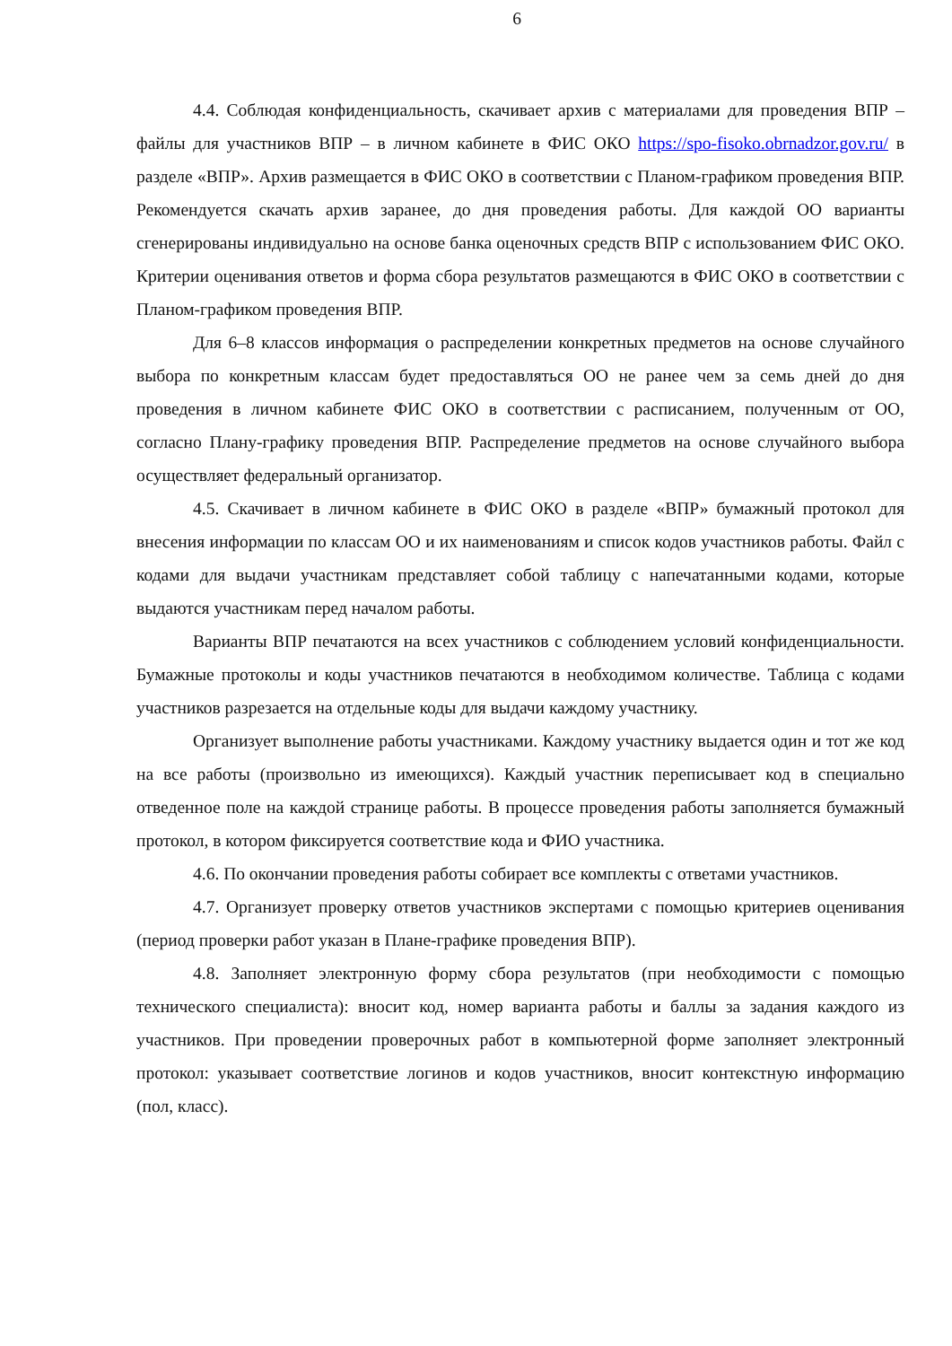6
4.4. Соблюдая конфиденциальность, скачивает архив с материалами для проведения ВПР – файлы для участников ВПР – в личном кабинете в ФИС ОКО https://spo-fisoko.obrnadzor.gov.ru/ в разделе «ВПР». Архив размещается в ФИС ОКО в соответствии с Планом-графиком проведения ВПР. Рекомендуется скачать архив заранее, до дня проведения работы. Для каждой ОО варианты сгенерированы индивидуально на основе банка оценочных средств ВПР с использованием ФИС ОКО. Критерии оценивания ответов и форма сбора результатов размещаются в ФИС ОКО в соответствии с Планом-графиком проведения ВПР.
Для 6–8 классов информация о распределении конкретных предметов на основе случайного выбора по конкретным классам будет предоставляться ОО не ранее чем за семь дней до дня проведения в личном кабинете ФИС ОКО в соответствии с расписанием, полученным от ОО, согласно Плану-графику проведения ВПР. Распределение предметов на основе случайного выбора осуществляет федеральный организатор.
4.5. Скачивает в личном кабинете в ФИС ОКО в разделе «ВПР» бумажный протокол для внесения информации по классам ОО и их наименованиям и список кодов участников работы. Файл с кодами для выдачи участникам представляет собой таблицу с напечатанными кодами, которые выдаются участникам перед началом работы.
Варианты ВПР печатаются на всех участников с соблюдением условий конфиденциальности. Бумажные протоколы и коды участников печатаются в необходимом количестве. Таблица с кодами участников разрезается на отдельные коды для выдачи каждому участнику.
Организует выполнение работы участниками. Каждому участнику выдается один и тот же код на все работы (произвольно из имеющихся). Каждый участник переписывает код в специально отведенное поле на каждой странице работы. В процессе проведения работы заполняется бумажный протокол, в котором фиксируется соответствие кода и ФИО участника.
4.6. По окончании проведения работы собирает все комплекты с ответами участников.
4.7. Организует проверку ответов участников экспертами с помощью критериев оценивания (период проверки работ указан в Плане-графике проведения ВПР).
4.8. Заполняет электронную форму сбора результатов (при необходимости с помощью технического специалиста): вносит код, номер варианта работы и баллы за задания каждого из участников. При проведении проверочных работ в компьютерной форме заполняет электронный протокол: указывает соответствие логинов и кодов участников, вносит контекстную информацию (пол, класс).